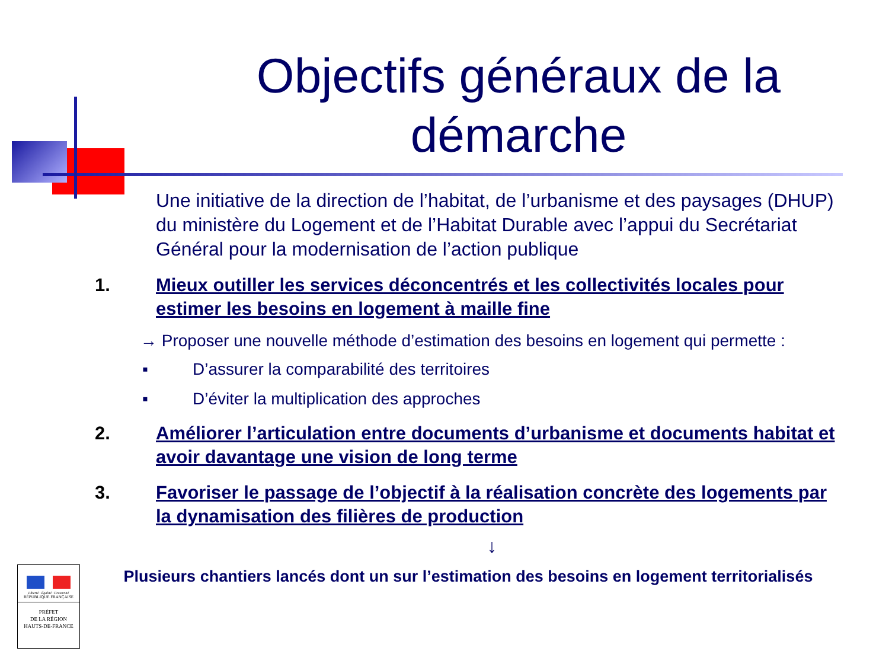Objectifs généraux de la démarche
Une initiative de la direction de l’habitat, de l’urbanisme et des paysages (DHUP) du ministère du Logement et de l’Habitat Durable avec l’appui du Secrétariat Général pour la modernisation de l’action publique
1. Mieux outiller les services déconcentrés et les collectivités locales pour estimer les besoins en logement à maille fine
→ Proposer une nouvelle méthode d’estimation des besoins en logement qui permette :
▪ D’assurer la comparabilité des territoires
▪ D’éviter la multiplication des approches
2. Améliorer l’articulation entre documents d’urbanisme et documents habitat et avoir davantage une vision de long terme
3. Favoriser le passage de l’objectif à la réalisation concrète des logements par la dynamisation des filières de production
↓
Plusieurs chantiers lancés dont un sur l’estimation des besoins en logement territorialisés
Liberté · Égalité · Fraternité
RÉPUBLIQUE FRANÇAISE
PRÉFET
DE LA RÉGION
HAUTS-DE-FRANCE